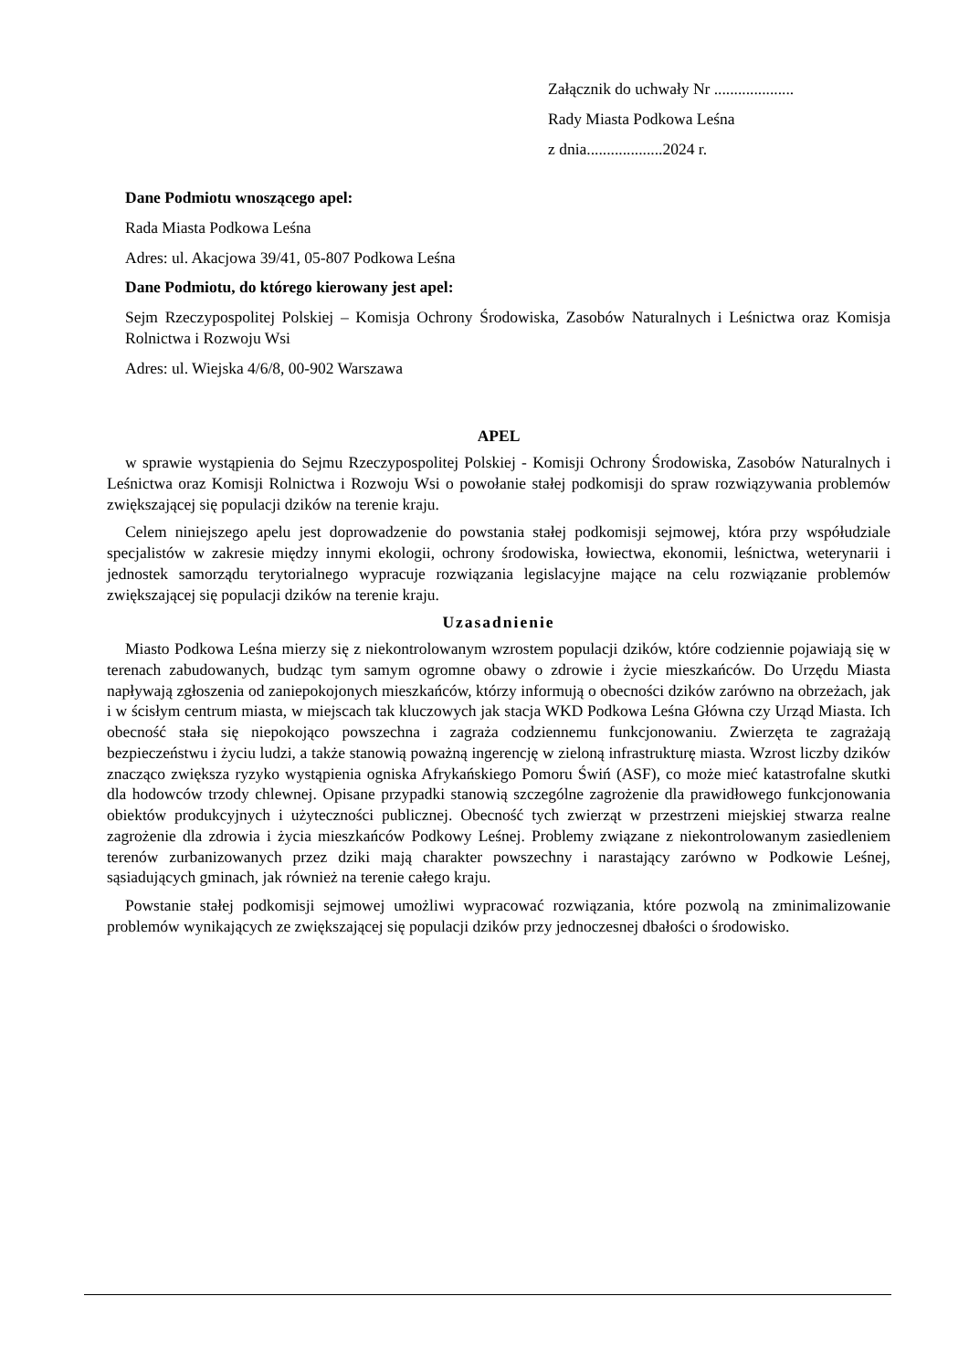Załącznik do uchwały Nr ....................
Rady Miasta Podkowa Leśna
z dnia...................2024 r.
Dane Podmiotu wnoszącego apel:
Rada Miasta Podkowa Leśna
Adres: ul. Akacjowa 39/41, 05-807 Podkowa Leśna
Dane Podmiotu, do którego kierowany jest apel:
Sejm Rzeczypospolitej Polskiej – Komisja Ochrony Środowiska, Zasobów Naturalnych i Leśnictwa oraz Komisja Rolnictwa i Rozwoju Wsi
Adres: ul. Wiejska 4/6/8, 00-902 Warszawa
APEL
w sprawie wystąpienia do Sejmu Rzeczypospolitej Polskiej - Komisji Ochrony Środowiska, Zasobów Naturalnych i Leśnictwa oraz Komisji Rolnictwa i Rozwoju Wsi o powołanie stałej podkomisji do spraw rozwiązywania problemów zwiększającej się populacji dzików na terenie kraju.
Celem niniejszego apelu jest doprowadzenie do powstania stałej podkomisji sejmowej, która przy współudziale specjalistów w zakresie między innymi ekologii, ochrony środowiska, łowiectwa, ekonomii, leśnictwa, weterynarii i jednostek samorządu terytorialnego wypracuje rozwiązania legislacyjne mające na celu rozwiązanie problemów zwiększającej się populacji dzików na terenie kraju.
Uzasadnienie
Miasto Podkowa Leśna mierzy się z niekontrolowanym wzrostem populacji dzików, które codziennie pojawiają się w terenach zabudowanych, budząc tym samym ogromne obawy o zdrowie i życie mieszkańców. Do Urzędu Miasta napływają zgłoszenia od zaniepokojonych mieszkańców, którzy informują o obecności dzików zarówno na obrzeżach, jak i w ścisłym centrum miasta, w miejscach tak kluczowych jak stacja WKD Podkowa Leśna Główna czy Urząd Miasta. Ich obecność stała się niepokojąco powszechna i zagraża codziennemu funkcjonowaniu. Zwierzęta te zagrażają bezpieczeństwu i życiu ludzi, a także stanowią poważną ingerencję w zieloną infrastrukturę miasta. Wzrost liczby dzików znacząco zwiększa ryzyko wystąpienia ogniska Afrykańskiego Pomoru Świń (ASF), co może mieć katastrofalne skutki dla hodowców trzody chlewnej. Opisane przypadki stanowią szczególne zagrożenie dla prawidłowego funkcjonowania obiektów produkcyjnych i użyteczności publicznej. Obecność tych zwierząt w przestrzeni miejskiej stwarza realne zagrożenie dla zdrowia i życia mieszkańców Podkowy Leśnej. Problemy związane z niekontrolowanym zasiedleniem terenów zurbanizowanych przez dziki mają charakter powszechny i narastający zarówno w Podkowie Leśnej, sąsiadujących gminach, jak również na terenie całego kraju.
Powstanie stałej podkomisji sejmowej umożliwi wypracować rozwiązania, które pozwolą na zminimalizowanie problemów wynikających ze zwiększającej się populacji dzików przy jednoczesnej dbałości o środowisko.